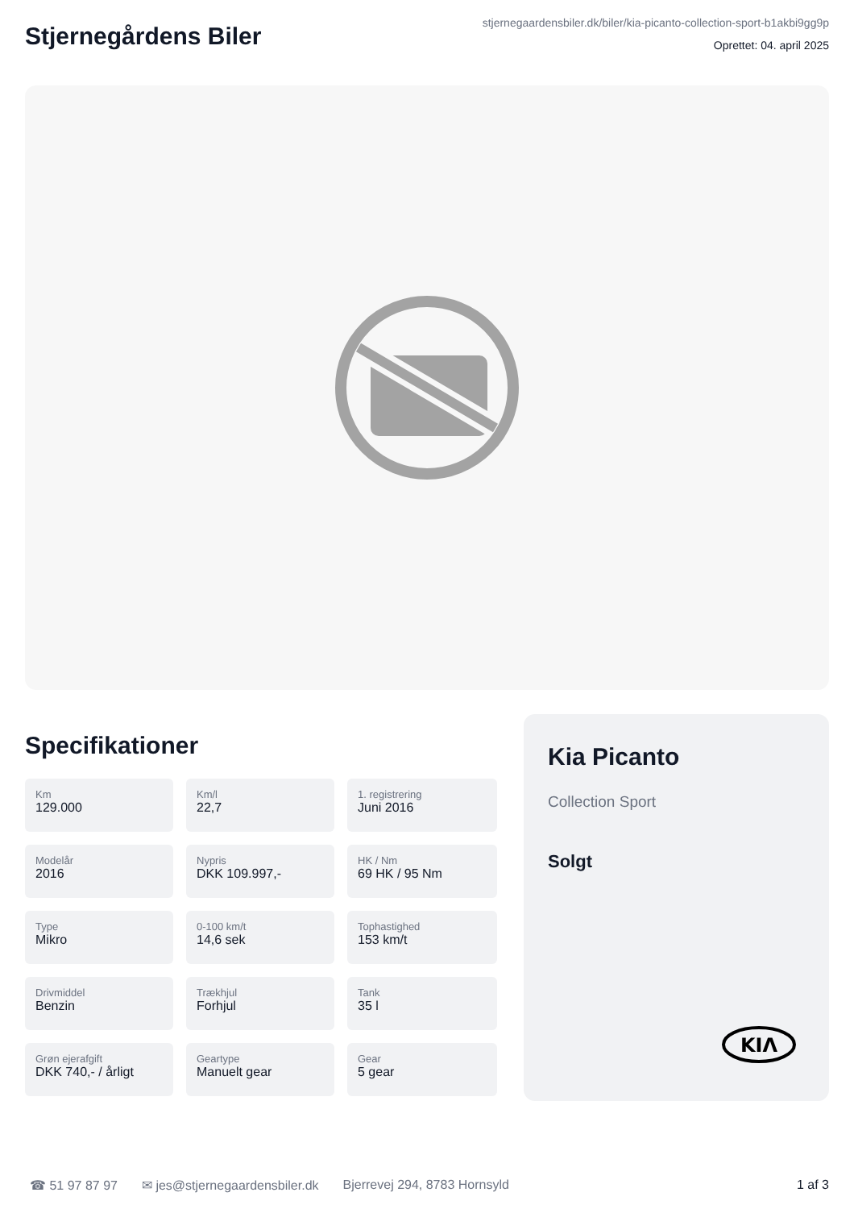Stjernegårdens Biler
stjernegaardensbiler.dk/biler/kia-picanto-collection-sport-b1akbi9gg9p
Oprettet: 04. april 2025
Specifikationer
Km
129.000
Km/l
22,7
1. registrering
Juni 2016
Modelår
2016
Nypris
DKK 109.997,-
HK / Nm
69 HK / 95 Nm
Type
Mikro
0-100 km/t
14,6 sek
Tophastighed
153 km/t
Drivmiddel
Benzin
Trækhjul
Forhjul
Tank
35 l
Grøn ejerafgift
DKK 740,- / årligt
Geartype
Manuelt gear
Gear
5 gear
Kia Picanto
Collection Sport
Solgt
KIΛ
☎ 51 97 87 97 ✉ jes@stjernegaardensbiler.dk Bjerrevej 294, 8783 Hornsyld 1 af 3